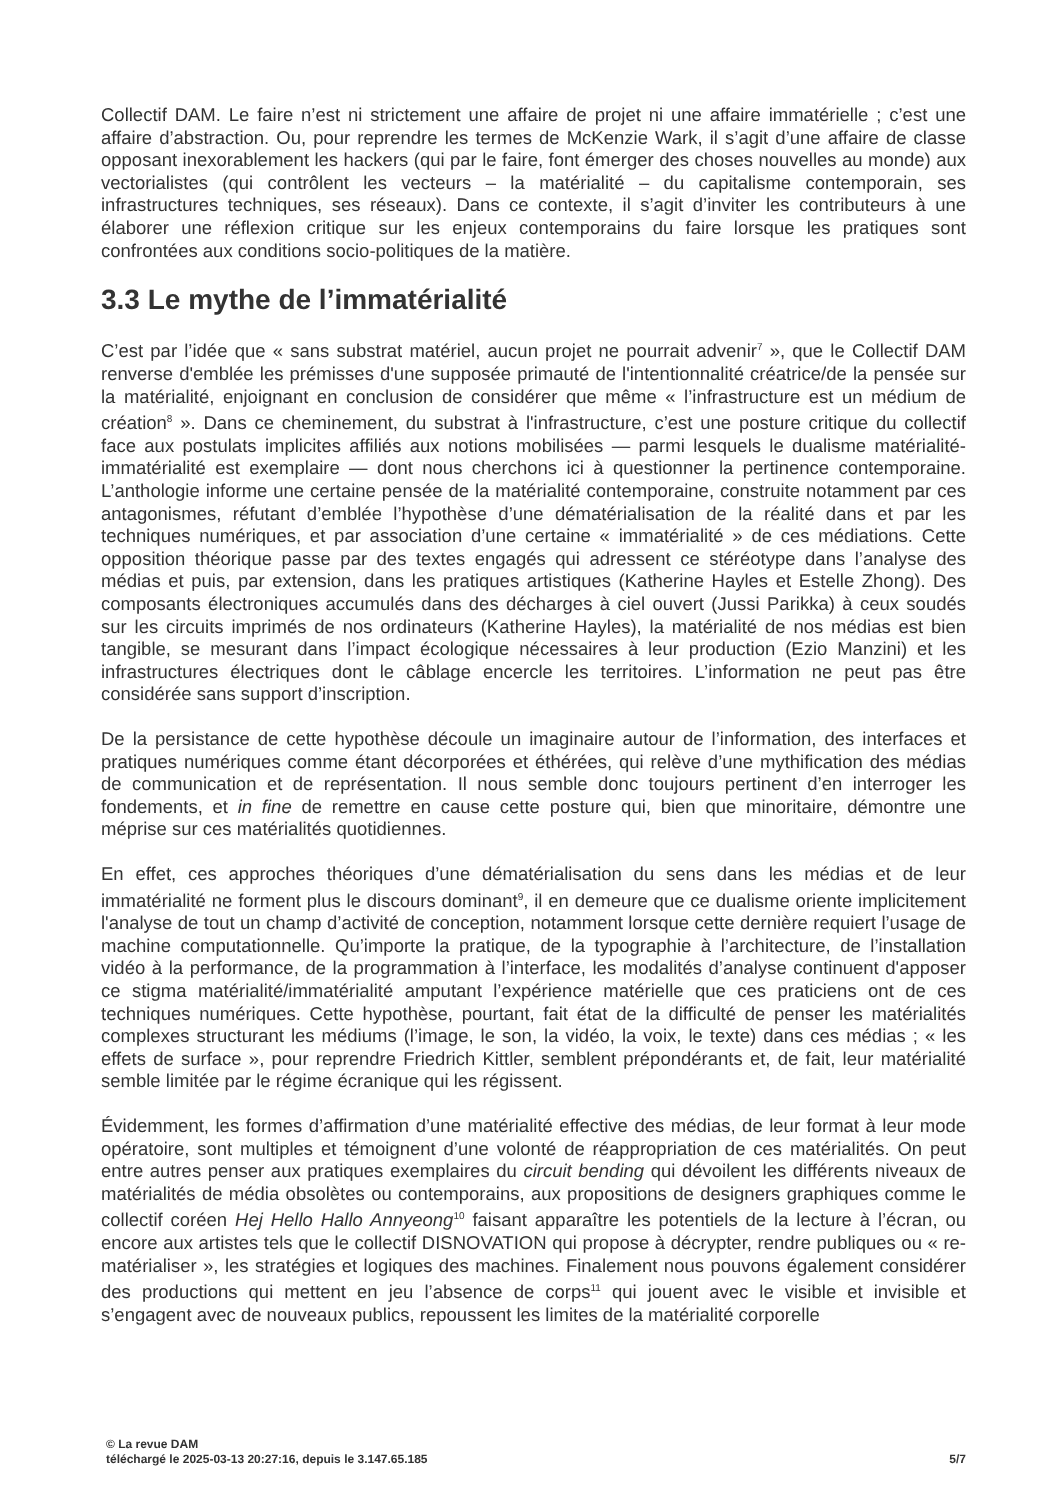Collectif DAM. Le faire n’est ni strictement une affaire de projet ni une affaire immatérielle ; c’est une affaire d’abstraction. Ou, pour reprendre les termes de McKenzie Wark, il s’agit d’une affaire de classe opposant inexorablement les hackers (qui par le faire, font émerger des choses nouvelles au monde) aux vectorialistes (qui contrôlent les vecteurs – la matérialité – du capitalisme contemporain, ses infrastructures techniques, ses réseaux). Dans ce contexte, il s’agit d’inviter les contributeurs à une élaborer une réflexion critique sur les enjeux contemporains du faire lorsque les pratiques sont confrontées aux conditions socio-politiques de la matière.
3.3 Le mythe de l’immatérialité
C’est par l’idée que « sans substrat matériel, aucun projet ne pourrait advenir<sup>7</sup> », que le Collectif DAM renverse d'emblée les prémisses d'une supposée primauté de l'intentionnalité créatrice/de la pensée sur la matérialité, enjoignant en conclusion de considérer que même « l’infrastructure est un médium de création<sup>8</sup> ». Dans ce cheminement, du substrat à l'infrastructure, c’est une posture critique du collectif face aux postulats implicites affiliés aux notions mobilisées — parmi lesquels le dualisme matérialité-immatérialité est exemplaire — dont nous cherchons ici à questionner la pertinence contemporaine. L’anthologie informe une certaine pensée de la matérialité contemporaine, construite notamment par ces antagonismes, réfutant d’emblée l’hypothèse d’une dématérialisation de la réalité dans et par les techniques numériques, et par association d’une certaine « immatérialité » de ces médiations. Cette opposition théorique passe par des textes engagés qui adressent ce stéréotype dans l’analyse des médias et puis, par extension, dans les pratiques artistiques (Katherine Hayles et Estelle Zhong). Des composants électroniques accumulés dans des décharges à ciel ouvert (Jussi Parikka) à ceux soudés sur les circuits imprimés de nos ordinateurs (Katherine Hayles), la matérialité de nos médias est bien tangible, se mesurant dans l’impact écologique nécessaires à leur production (Ezio Manzini) et les infrastructures électriques dont le câblage encercle les territoires. L’information ne peut pas être considérée sans support d’inscription.
De la persistance de cette hypothèse découle un imaginaire autour de l’information, des interfaces et pratiques numériques comme étant décorporées et éthérées, qui relève d’une mythification des médias de communication et de représentation. Il nous semble donc toujours pertinent d’en interroger les fondements, et in fine de remettre en cause cette posture qui, bien que minoritaire, démontre une méprise sur ces matérialités quotidiennes.
En effet, ces approches théoriques d’une dématérialisation du sens dans les médias et de leur immatérialité ne forment plus le discours dominant<sup>9</sup>, il en demeure que ce dualisme oriente implicitement l'analyse de tout un champ d’activité de conception, notamment lorsque cette dernière requiert l’usage de machine computationnelle. Qu’importe la pratique, de la typographie à l’architecture, de l’installation vidéo à la performance, de la programmation à l’interface, les modalités d’analyse continuent d'apposer ce stigma matérialité/immatérialité amputant l’expérience matérielle que ces praticiens ont de ces techniques numériques. Cette hypothèse, pourtant, fait état de la difficulté de penser les matérialités complexes structurant les médiums (l’image, le son, la vidéo, la voix, le texte) dans ces médias ; « les effets de surface », pour reprendre Friedrich Kittler, semblent prépondérants et, de fait, leur matérialité semble limitée par le régime écranique qui les régissent.
Évidemment, les formes d’affirmation d’une matérialité effective des médias, de leur format à leur mode opératoire, sont multiples et témoignent d’une volonté de réappropriation de ces matérialités. On peut entre autres penser aux pratiques exemplaires du circuit bending qui dévoilent les différents niveaux de matérialités de média obsolètes ou contemporains, aux propositions de designers graphiques comme le collectif coréen Hej Hello Hallo Annyeong<sup>10</sup> faisant apparaître les potentiels de la lecture à l’écran, ou encore aux artistes tels que le collectif DISNOVATION qui propose à décrypter, rendre publiques ou « re-matérialiser », les stratégies et logiques des machines. Finalement nous pouvons également considérer des productions qui mettent en jeu l’absence de corps<sup>11</sup> qui jouent avec le visible et invisible et s’engagent avec de nouveaux publics, repoussent les limites de la matérialité corporelle
© La revue DAM
téléchargé le 2025-03-13 20:27:16, depuis le 3.147.65.185 5/7